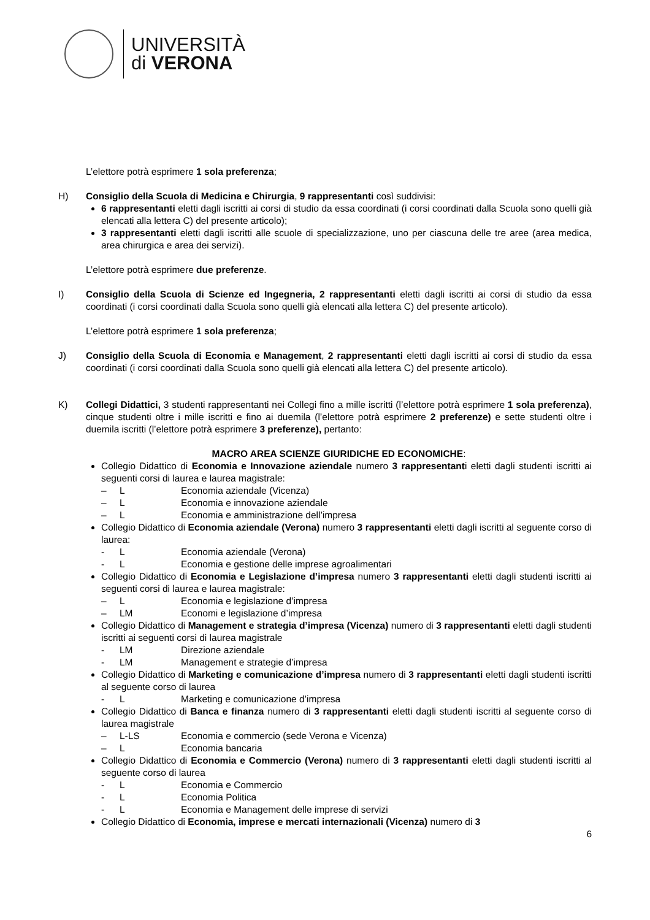UNIVERSITÀ
di VERONA
L’elettore potrà esprimere 1 sola preferenza;
H) Consiglio della Scuola di Medicina e Chirurgia, 9 rappresentanti così suddivisi:
6 rappresentanti eletti dagli iscritti ai corsi di studio da essa coordinati (i corsi coordinati dalla Scuola sono quelli già elencati alla lettera C) del presente articolo);
3 rappresentanti eletti dagli iscritti alle scuole di specializzazione, uno per ciascuna delle tre aree (area medica, area chirurgica e area dei servizi).
L’elettore potrà esprimere due preferenze.
I) Consiglio della Scuola di Scienze ed Ingegneria, 2 rappresentanti eletti dagli iscritti ai corsi di studio da essa coordinati (i corsi coordinati dalla Scuola sono quelli già elencati alla lettera C) del presente articolo).
L’elettore potrà esprimere 1 sola preferenza;
J) Consiglio della Scuola di Economia e Management, 2 rappresentanti eletti dagli iscritti ai corsi di studio da essa coordinati (i corsi coordinati dalla Scuola sono quelli già elencati alla lettera C) del presente articolo).
K) Collegi Didattici, 3 studenti rappresentanti nei Collegi fino a mille iscritti (l’elettore potrà esprimere 1 sola preferenza), cinque studenti oltre i mille iscritti e fino ai duemila (l’elettore potrà esprimere 2 preferenze) e sette studenti oltre i duemila iscritti (l’elettore potrà esprimere 3 preferenze), pertanto:
MACRO AREA SCIENZE GIURIDICHE ED ECONOMICHE:
Collegio Didattico di Economia e Innovazione aziendale numero 3 rappresentanti eletti dagli studenti iscritti ai seguenti corsi di laurea e laurea magistrale:
– L Economia aziendale (Vicenza)
– L Economia e innovazione aziendale
– L Economia e amministrazione dell’impresa
Collegio Didattico di Economia aziendale (Verona) numero 3 rappresentanti eletti dagli iscritti al seguente corso di laurea:
- L Economia aziendale (Verona)
- L Economia e gestione delle imprese agroalimentari
Collegio Didattico di Economia e Legislazione d’impresa numero 3 rappresentanti eletti dagli studenti iscritti ai seguenti corsi di laurea e laurea magistrale:
– L Economia e legislazione d’impresa
– LM Economi e legislazione d’impresa
Collegio Didattico di Management e strategia d’impresa (Vicenza) numero di 3 rappresentanti eletti dagli studenti iscritti ai seguenti corsi di laurea magistrale
- LM Direzione aziendale
- LM Management e strategie d’impresa
Collegio Didattico di Marketing e comunicazione d’impresa numero di 3 rappresentanti eletti dagli studenti iscritti al seguente corso di laurea
- L Marketing e comunicazione d’impresa
Collegio Didattico di Banca e finanza numero di 3 rappresentanti eletti dagli studenti iscritti al seguente corso di laurea magistrale
– L-LS Economia e commercio (sede Verona e Vicenza)
– L Economia bancaria
Collegio Didattico di Economia e Commercio (Verona) numero di 3 rappresentanti eletti dagli studenti iscritti al seguente corso di laurea
- L Economia e Commercio
- L Economia Politica
- L Economia e Management delle imprese di servizi
Collegio Didattico di Economia, imprese e mercati internazionali (Vicenza) numero di 3
6